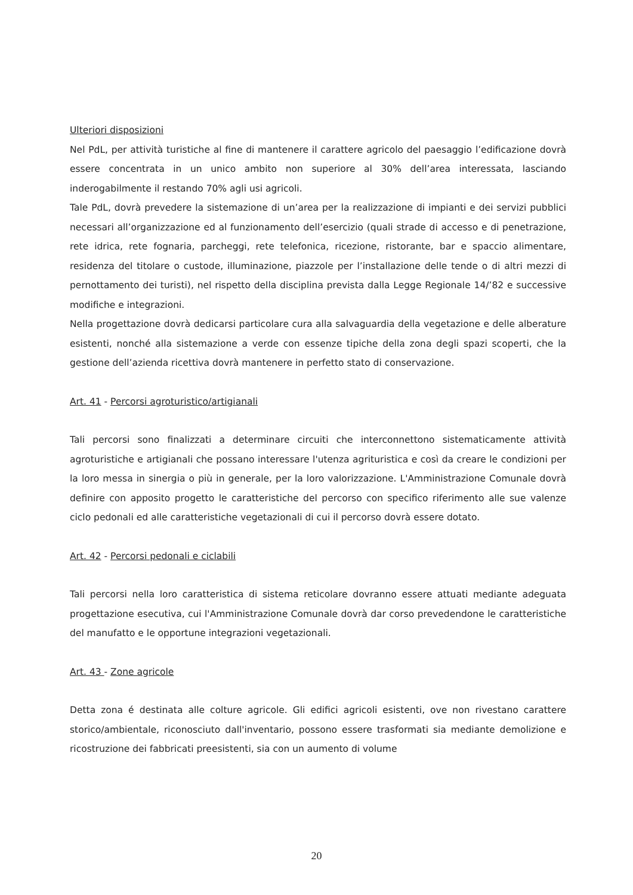Ulteriori disposizioni
Nel PdL, per attività turistiche al fine di mantenere il carattere agricolo del paesaggio l’edificazione dovrà essere concentrata in un unico ambito non superiore al 30% dell’area interessata, lasciando inderogabilmente il restando 70% agli usi agricoli.
Tale PdL, dovrà prevedere la sistemazione di un’area per la realizzazione di impianti e dei servizi pubblici necessari all’organizzazione ed al funzionamento dell’esercizio (quali strade di accesso e di penetrazione, rete idrica, rete fognaria, parcheggi, rete telefonica, ricezione, ristorante, bar e spaccio alimentare, residenza del titolare o custode, illuminazione, piazzole per l’installazione delle tende o di altri mezzi di pernottamento dei turisti), nel rispetto della disciplina prevista dalla Legge Regionale 14/’82 e successive modifiche e integrazioni.
Nella progettazione dovrà dedicarsi particolare cura alla salvaguardia della vegetazione e delle alberature esistenti, nonché alla sistemazione a verde con essenze tipiche della zona degli spazi scoperti, che la gestione dell’azienda ricettiva dovrà mantenere in perfetto stato di conservazione.
Art. 41 - Percorsi agroturistico/artigianali
Tali percorsi sono finalizzati a determinare circuiti che interconnettono sistematicamente attività agroturistiche e artigianali che possano interessare l'utenza agrituristica e così da creare le condizioni per la loro messa in sinergia o più in generale, per la loro valorizzazione. L'Amministrazione Comunale dovrà definire con apposito progetto le caratteristiche del percorso con specifico riferimento alle sue valenze ciclo pedonali ed alle caratteristiche vegetazionali di cui il percorso dovrà essere dotato.
Art. 42 - Percorsi pedonali e ciclabili
Tali percorsi nella loro caratteristica di sistema reticolare dovranno essere attuati mediante adeguata progettazione esecutiva, cui l'Amministrazione Comunale dovrà dar corso prevedendone le caratteristiche del manufatto e le opportune integrazioni vegetazionali.
Art. 43 - Zone agricole
Detta zona é destinata alle colture agricole. Gli edifici agricoli esistenti, ove non rivestano carattere storico/ambientale, riconosciuto dall'inventario, possono essere trasformati sia mediante demolizione e ricostruzione dei fabbricati preesistenti, sia con un aumento di volume
20